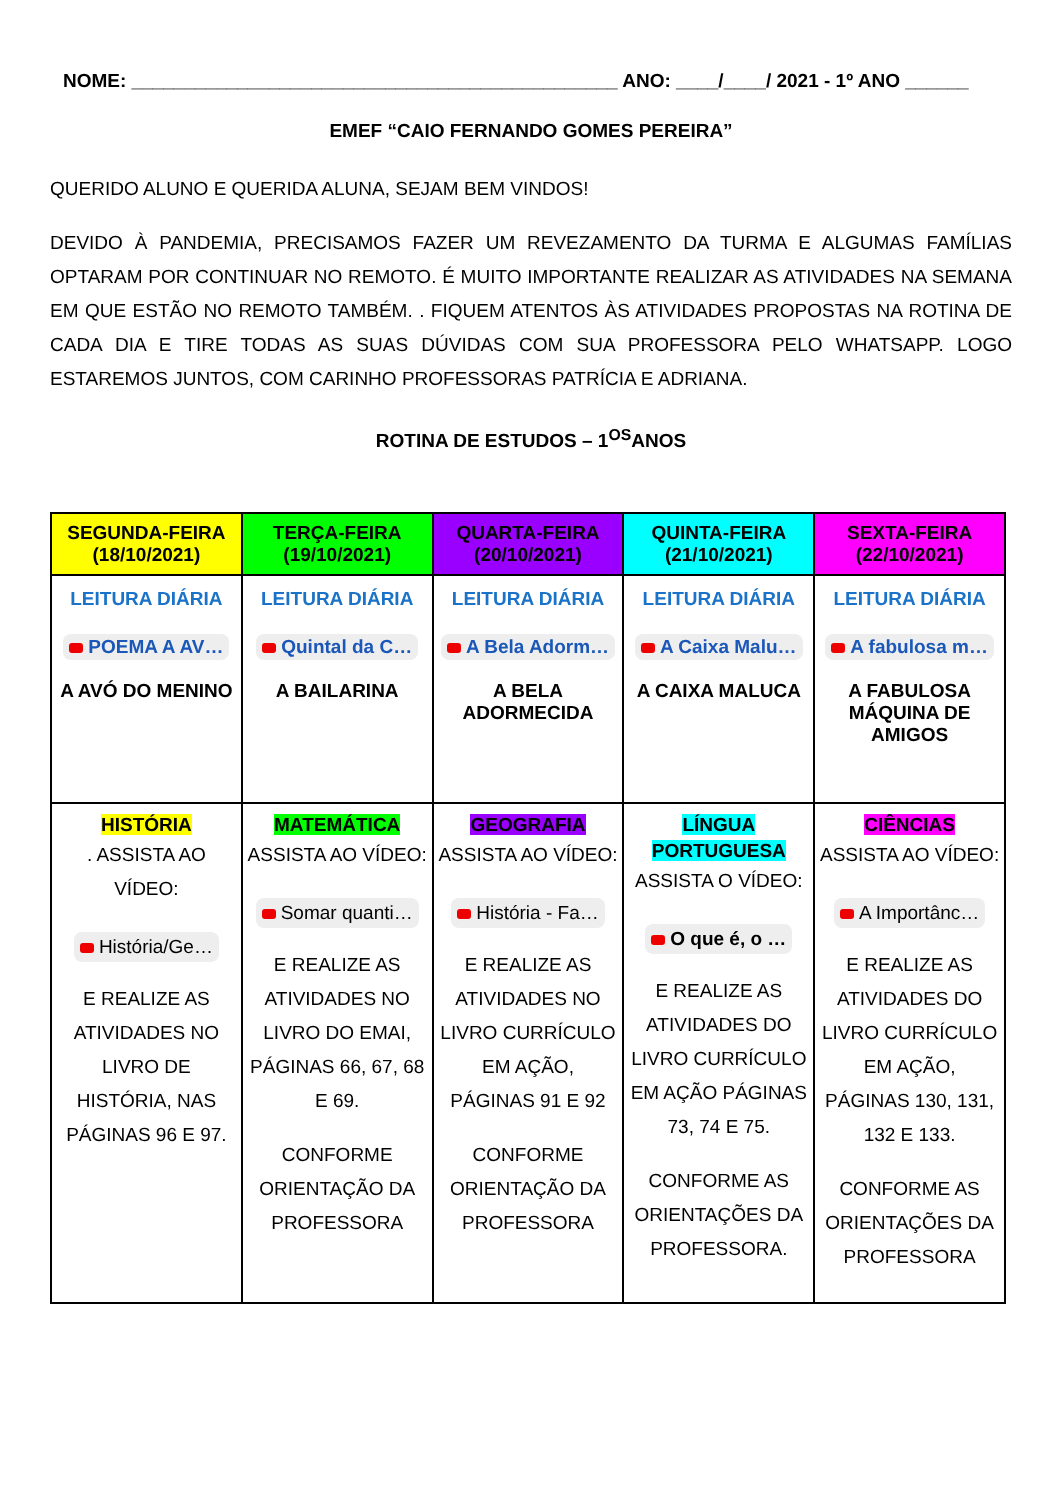NOME: ______________________________________________ ANO: ____/____/ 2021 - 1º ANO ______
EMEF “CAIO FERNANDO GOMES PEREIRA”
QUERIDO ALUNO E QUERIDA ALUNA, SEJAM BEM VINDOS!
DEVIDO À PANDEMIA, PRECISAMOS FAZER UM REVEZAMENTO DA TURMA E ALGUMAS FAMÍLIAS OPTARAM POR CONTINUAR NO REMOTO. É MUITO IMPORTANTE REALIZAR AS ATIVIDADES NA SEMANA EM QUE ESTÃO NO REMOTO TAMBÉM. . FIQUEM ATENTOS ÀS ATIVIDADES PROPOSTAS NA ROTINA DE CADA DIA E TIRE TODAS AS SUAS DÚVIDAS COM SUA PROFESSORA PELO WHATSAPP. LOGO ESTAREMOS JUNTOS, COM CARINHO PROFESSORAS PATRÍCIA E ADRIANA.
ROTINA DE ESTUDOS – 1<sup>OS</sup>ANOS
| SEGUNDA-FEIRA (18/10/2021) | TERÇA-FEIRA (19/10/2021) | QUARTA-FEIRA (20/10/2021) | QUINTA-FEIRA (21/10/2021) | SEXTA-FEIRA (22/10/2021) |
| --- | --- | --- | --- | --- |
| LEITURA DIÁRIA POEMA A AV… A AVÓ DO MENINO | LEITURA DIÁRIA Quintal da C… A BAILARINA | LEITURA DIÁRIA A Bela Adorm… A BELA ADORMECIDA | LEITURA DIÁRIA A Caixa Malu… A CAIXA MALUCA | LEITURA DIÁRIA A fabulosa m… A FABULOSA MÁQUINA DE AMIGOS |
| HISTÓRIA . ASSISTA AO VÍDEO: História/Ge… E REALIZE AS ATIVIDADES NO LIVRO DE HISTÓRIA, NAS PÁGINAS 96 E 97. | MATEMÁTICA ASSISTA AO VÍDEO: Somar quanti… E REALIZE AS ATIVIDADES NO LIVRO DO EMAI, PÁGINAS 66, 67, 68 E 69. CONFORME ORIENTAÇÃO DA PROFESSORA | GEOGRAFIA ASSISTA AO VÍDEO: História - Fa… E REALIZE AS ATIVIDADES NO LIVRO CURRÍCULO EM AÇÃO, PÁGINAS 91 E 92 CONFORME ORIENTAÇÃO DA PROFESSORA | LÍNGUA PORTUGUESA ASSISTA O VÍDEO: O que é, o … E REALIZE AS ATIVIDADES DO LIVRO CURRÍCULO EM AÇÃO PÁGINAS 73, 74 E 75. CONFORME AS ORIENTAÇÕES DA PROFESSORA. | CIÊNCIAS ASSISTA AO VÍDEO: A Importânc… E REALIZE AS ATIVIDADES DO LIVRO CURRÍCULO EM AÇÃO, PÁGINAS 130, 131, 132 E 133. CONFORME AS ORIENTAÇÕES DA PROFESSORA |